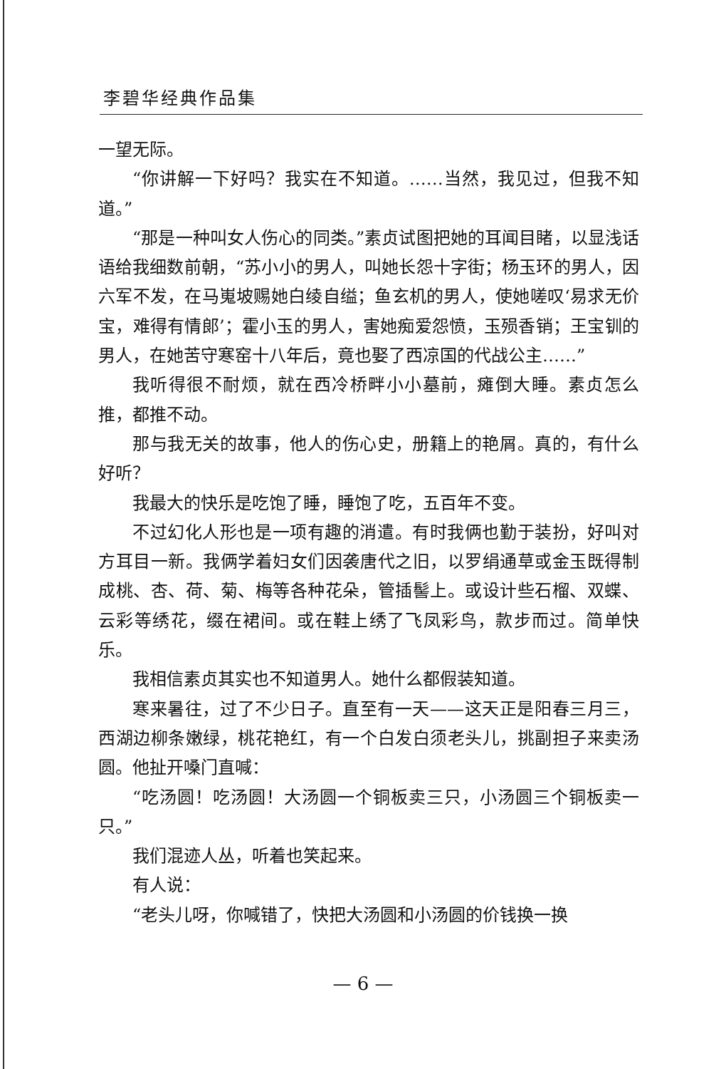李碧华经典作品集
一望无际。
“你讲解一下好吗？我实在不知道。……当然，我见过，但我不知道。”
“那是一种叫女人伤心的同类。”素贞试图把她的耳闻目睹，以显浅话语给我细数前朝，“苏小小的男人，叫她长怨十字街；杨玉环的男人，因六军不发，在马嵬坡赐她白绫自缢；鱼玄机的男人，使她嗟叹‘易求无价宝，难得有情郎’；霍小玉的男人，害她痴爱怨愤，玉殒香销；王宝钏的男人，在她苦守寒窑十八年后，竟也娶了西凉国的代战公主……”
我听得很不耐烦，就在西冷桥畔小小墓前，瘫倒大睡。素贞怎么推，都推不动。
那与我无关的故事，他人的伤心史，册籍上的艳屑。真的，有什么好听？
我最大的快乐是吃饱了睡，睡饱了吃，五百年不变。
不过幻化人形也是一项有趣的消遣。有时我俩也勤于装扮，好叫对方耳目一新。我俩学着妇女们因袭唐代之旧，以罗绢通草或金玉既得制成桃、杏、荷、菊、梅等各种花朵，管插髻上。或设计些石榴、双蝶、云彩等绣花，缀在裙间。或在鞋上绣了飞凤彩鸟，款步而过。简单快乐。
我相信素贞其实也不知道男人。她什么都假装知道。
寒来暑往，过了不少日子。直至有一天——这天正是阳春三月三，西湖边柳条嫩绿，桃花艳红，有一个白发白须老头儿，挑副担子来卖汤圆。他扯开嗓门直喊：
“吃汤圆！吃汤圆！大汤圆一个铜板卖三只，小汤圆三个铜板卖一只。”
我们混迹人丛，听着也笑起来。
有人说：
“老头儿呀，你喊错了，快把大汤圆和小汤圆的价钱换一换
— 6 —